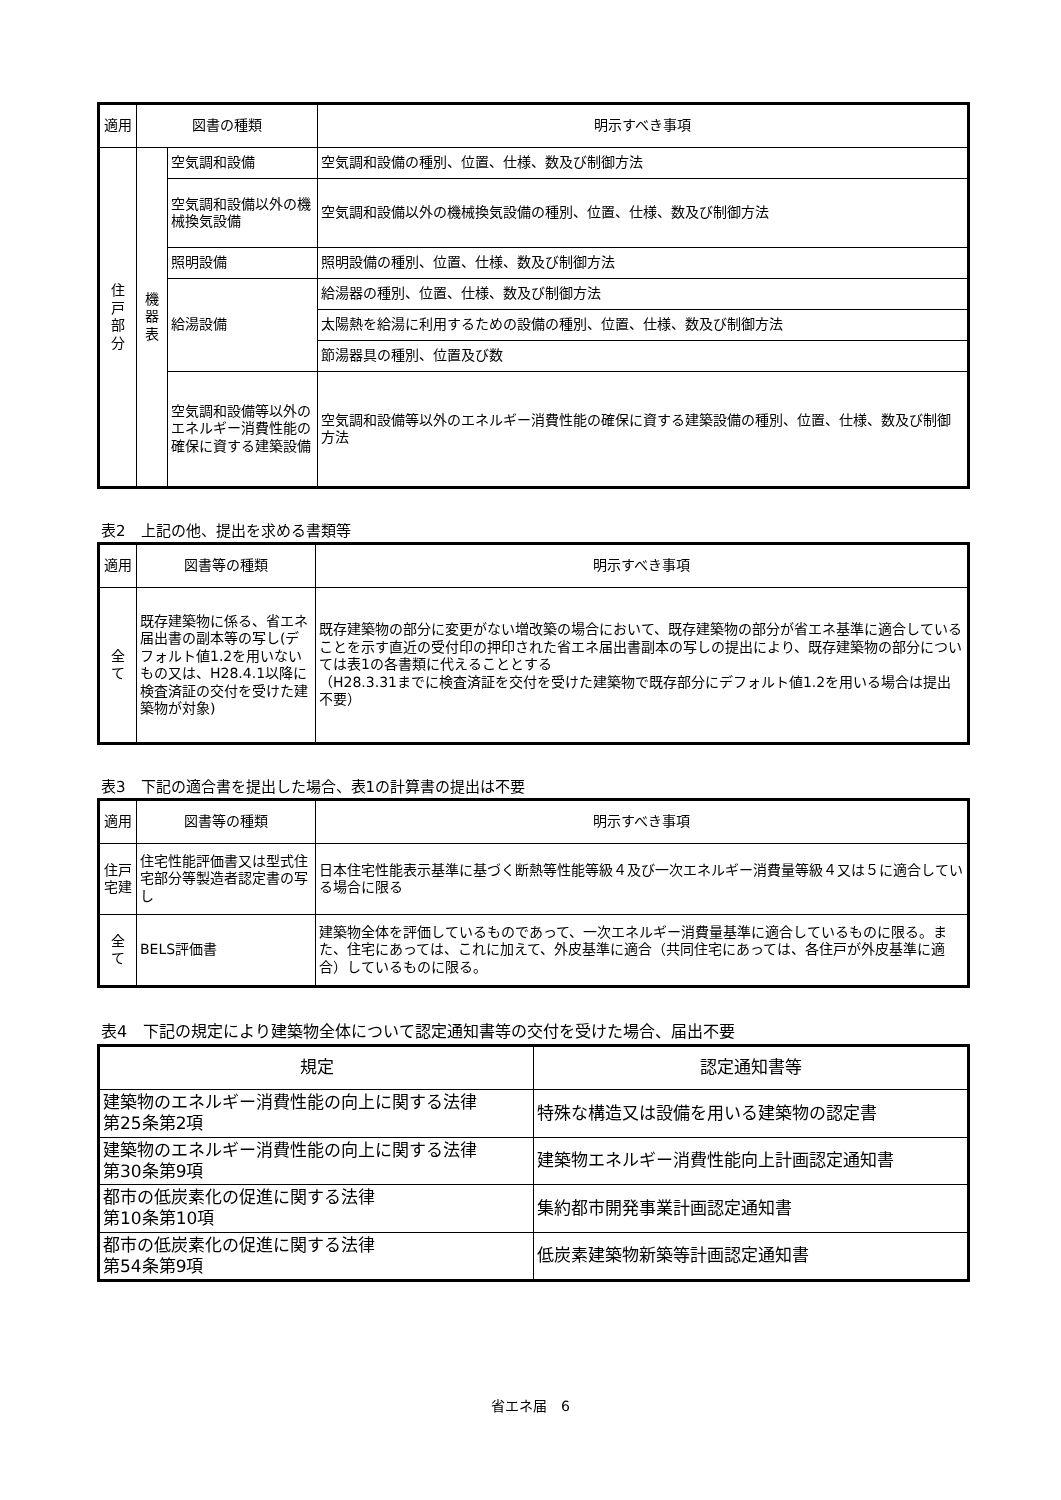| 適用 | 図書の種類 | | 明示すべき事項 |
| --- | --- | --- | --- |
| 住 戸 部 分 | 機 器 表 | 空気調和設備 | 空気調和設備の種別、位置、仕様、数及び制御方法 |
| | | 空気調和設備以外の機械換気設備 | 空気調和設備以外の機械換気設備の種別、位置、仕様、数及び制御方法 |
| | | 照明設備 | 照明設備の種別、位置、仕様、数及び制御方法 |
| | | 給湯設備 | 給湯器の種別、位置、仕様、数及び制御方法 |
| | | | 太陽熱を給湯に利用するための設備の種別、位置、仕様、数及び制御方法 |
| | | | 節湯器具の種別、位置及び数 |
| | | 空気調和設備等以外のエネルギー消費性能の確保に資する建築設備 | 空気調和設備等以外のエネルギー消費性能の確保に資する建築設備の種別、位置、仕様、数及び制御方法 |
表2　上記の他、提出を求める書類等
| 適用 | 図書等の種類 | 明示すべき事項 |
| --- | --- | --- |
| 全 て | 既存建築物に係る、省エネ届出書の副本等の写し(デフォルト値1.2を用いないもの又は、H28.4.1以降に検査済証の交付を受けた建築物が対象) | 既存建築物の部分に変更がない増改築の場合において、既存建築物の部分が省エネ基準に適合していることを示す直近の受付印の押印された省エネ届出書副本の写しの提出により、既存建築物の部分については表1の各書類に代えることとする （H28.3.31までに検査済証を交付を受けた建築物で既存部分にデフォルト値1.2を用いる場合は提出不要） |
表3　下記の適合書を提出した場合、表1の計算書の提出は不要
| 適用 | 図書等の種類 | 明示すべき事項 |
| --- | --- | --- |
| 住戸 宅建 | 住宅性能評価書又は型式住宅部分等製造者認定書の写し | 日本住宅性能表示基準に基づく断熱等性能等級４及び一次エネルギー消費量等級４又は５に適合している場合に限る |
| 全 て | BELS評価書 | 建築物全体を評価しているものであって、一次エネルギー消費量基準に適合しているものに限る。また、住宅にあっては、これに加えて、外皮基準に適合（共同住宅にあっては、各住戸が外皮基準に適合）しているものに限る。 |
表4　下記の規定により建築物全体について認定通知書等の交付を受けた場合、届出不要
| 規定 | 認定通知書等 |
| --- | --- |
| 建築物のエネルギー消費性能の向上に関する法律 第25条第2項 | 特殊な構造又は設備を用いる建築物の認定書 |
| 建築物のエネルギー消費性能の向上に関する法律 第30条第9項 | 建築物エネルギー消費性能向上計画認定通知書 |
| 都市の低炭素化の促進に関する法律 第10条第10項 | 集約都市開発事業計画認定通知書 |
| 都市の低炭素化の促進に関する法律 第54条第9項 | 低炭素建築物新築等計画認定通知書 |
省エネ届　6